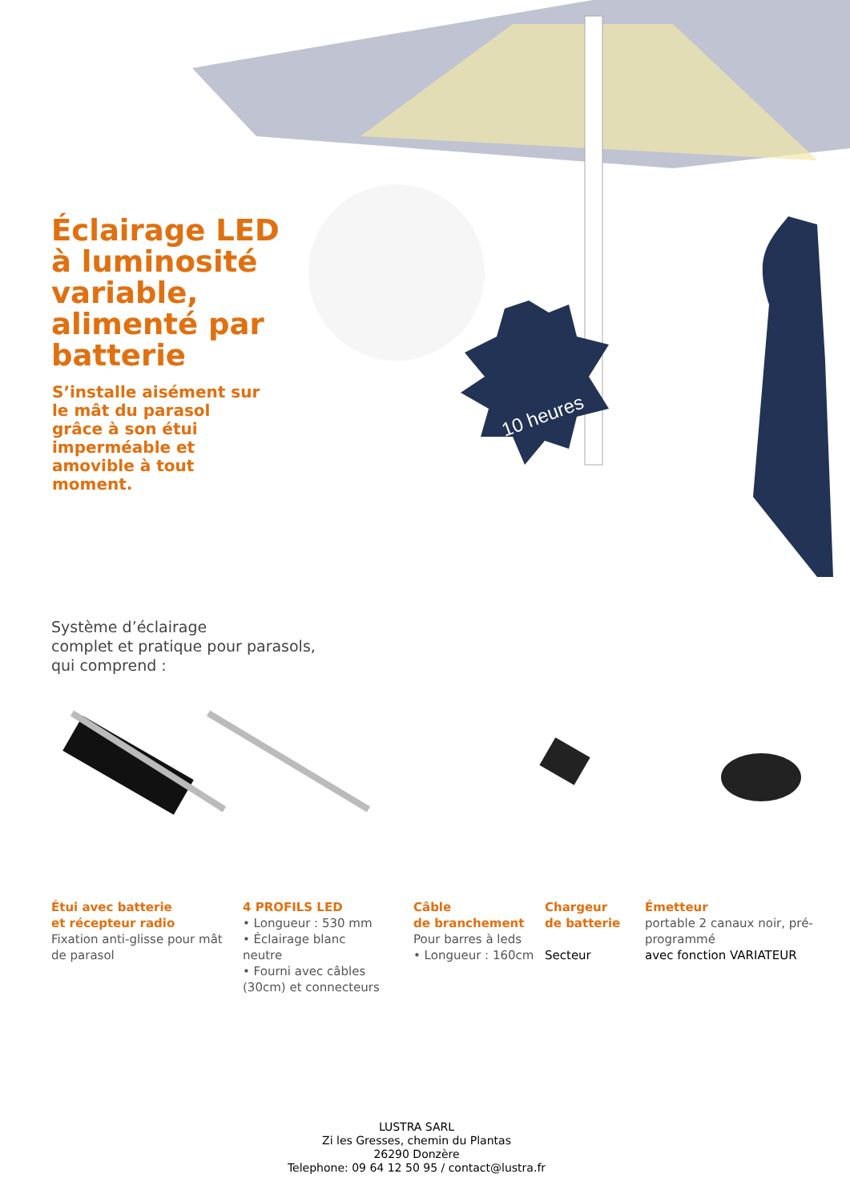10 heures
Éclairage LED
à luminosité
variable,
alimenté par
batterie
S’installe aisément sur le mât du parasol grâce à son étui imperméable et amovible à tout moment.
Système d’éclairage
complet et pratique pour parasols,
qui comprend :
Étui avec batterie
et récepteur radio
Fixation anti-glisse pour mât de parasol
4 PROFILS LED
• Longueur : 530 mm
• Éclairage blanc neutre
• Fourni avec câbles (30cm) et connecteurs
Câble
de branchement
Pour barres à leds
• Longueur : 160cm
Chargeur
de batterie
Secteur
Émetteur
portable 2 canaux noir, pré-programmé
avec fonction VARIATEUR
LUSTRA SARL
Zi les Gresses, chemin du Plantas
26290 Donzère
Telephone: 09 64 12 50 95 / contact@lustra.fr